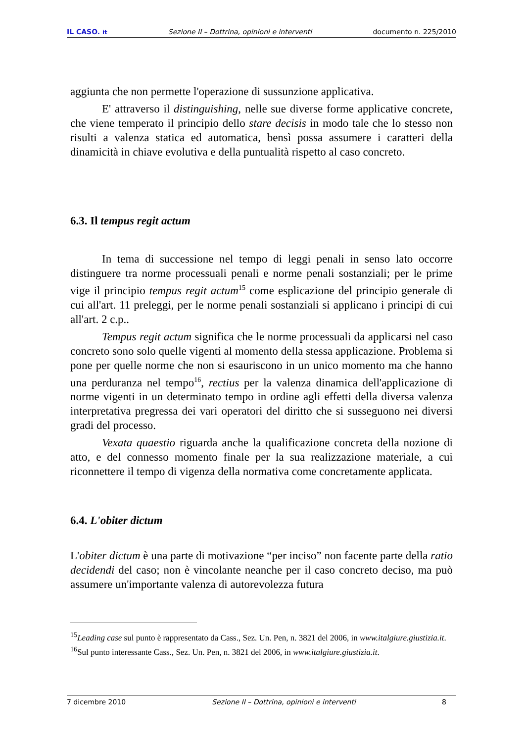IL CASO. it Sezione II – Dottrina, opinioni e interventi documento n. 225/2010
aggiunta che non permette l'operazione di sussunzione applicativa.
E' attraverso il distinguishing, nelle sue diverse forme applicative concrete, che viene temperato il principio dello stare decisis in modo tale che lo stesso non risulti a valenza statica ed automatica, bensì possa assumere i caratteri della dinamicità in chiave evolutiva e della puntualità rispetto al caso concreto.
6.3. Il tempus regit actum
In tema di successione nel tempo di leggi penali in senso lato occorre distinguere tra norme processuali penali e norme penali sostanziali; per le prime vige il principio tempus regit actum<sup>15</sup> come esplicazione del principio generale di cui all'art. 11 preleggi, per le norme penali sostanziali si applicano i principi di cui all'art. 2 c.p..
Tempus regit actum significa che le norme processuali da applicarsi nel caso concreto sono solo quelle vigenti al momento della stessa applicazione. Problema si pone per quelle norme che non si esauriscono in un unico momento ma che hanno una perduranza nel tempo<sup>16</sup>, rectius per la valenza dinamica dell'applicazione di norme vigenti in un determinato tempo in ordine agli effetti della diversa valenza interpretativa pregressa dei vari operatori del diritto che si susseguono nei diversi gradi del processo.
Vexata quaestio riguarda anche la qualificazione concreta della nozione di atto, e del connesso momento finale per la sua realizzazione materiale, a cui riconnettere il tempo di vigenza della normativa come concretamente applicata.
6.4. L'obiter dictum
L'obiter dictum è una parte di motivazione “per inciso” non facente parte della ratio decidendi del caso; non è vincolante neanche per il caso concreto deciso, ma può assumere un'importante valenza di autorevolezza futura
<sup>15</sup> Leading case sul punto è rappresentato da Cass., Sez. Un. Pen, n. 3821 del 2006, in www.italgiure.giustizia.it.
<sup>16</sup> Sul punto interessante Cass., Sez. Un. Pen, n. 3821 del 2006, in www.italgiure.giustizia.it.
7 dicembre 2010 Sezione II – Dottrina, opinioni e interventi 8